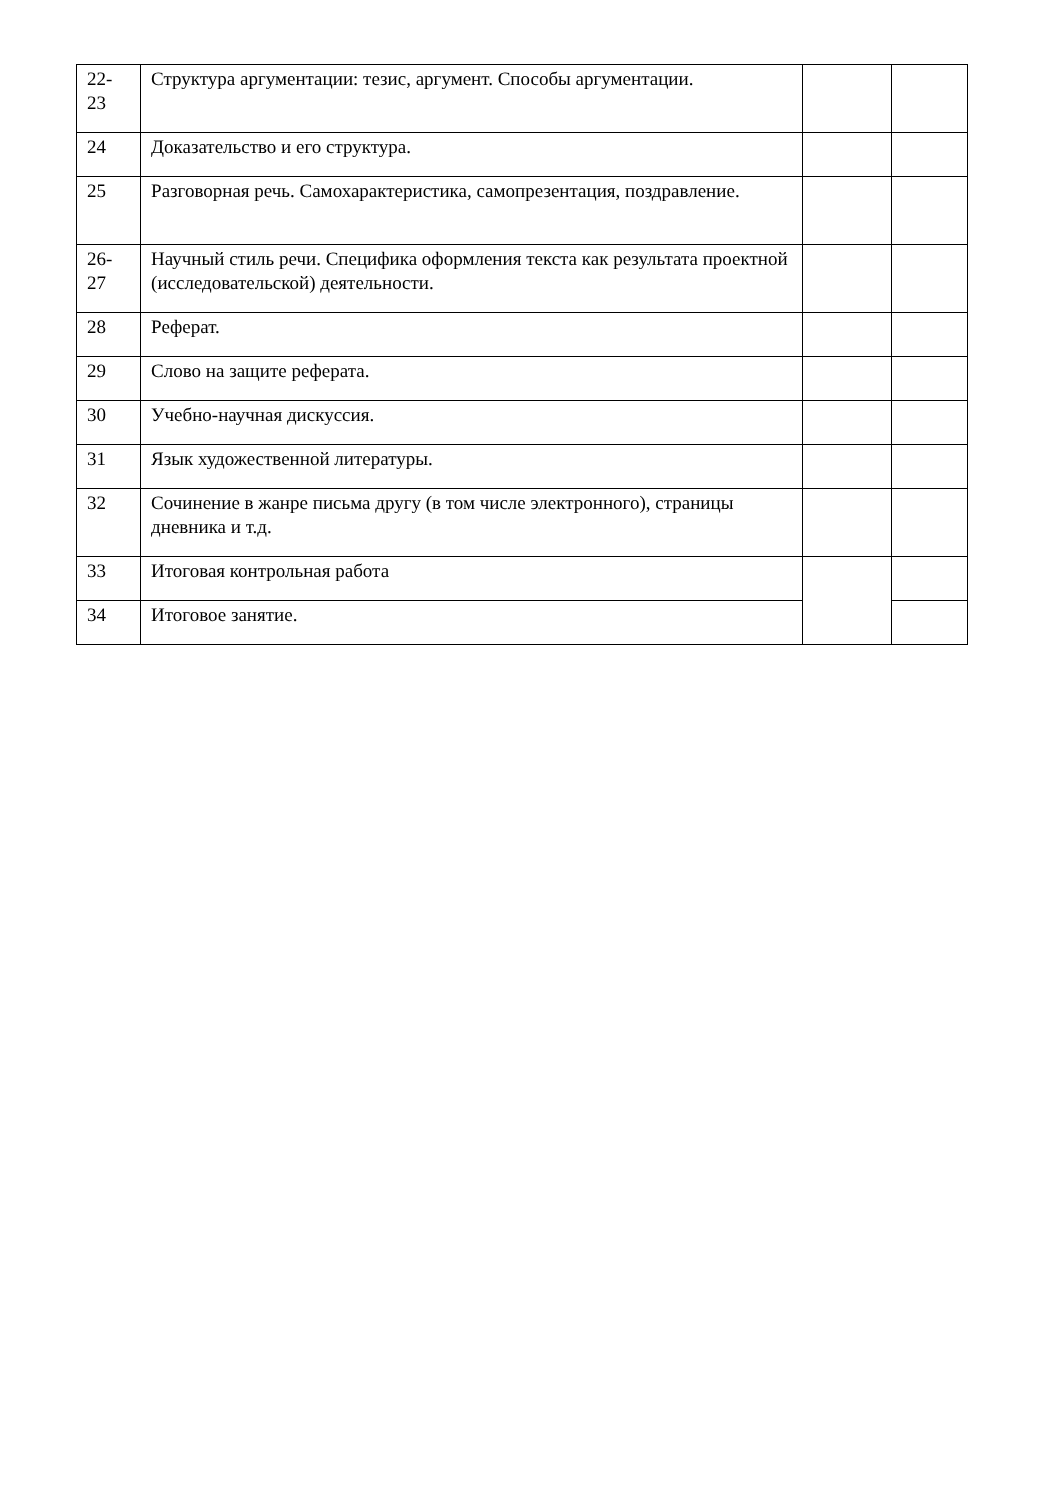| 22- 23 | Структура аргументации: тезис, аргумент. Способы аргументации. | | |
| 24 | Доказательство и его структура. | | |
| 25 | Разговорная речь. Самохарактеристика, самопрезентация, поздравление. | | |
| 26- 27 | Научный стиль речи. Специфика оформления текста как результата проектной (исследовательской) деятельности. | | |
| 28 | Реферат. | | |
| 29 | Слово на защите реферата. | | |
| 30 | Учебно-научная дискуссия. | | |
| 31 | Язык художественной литературы. | | |
| 32 | Сочинение в жанре письма другу (в том числе электронного), страницы дневника и т.д. | | |
| 33 | Итоговая контрольная работа | | |
| 34 | Итоговое занятие. | | |